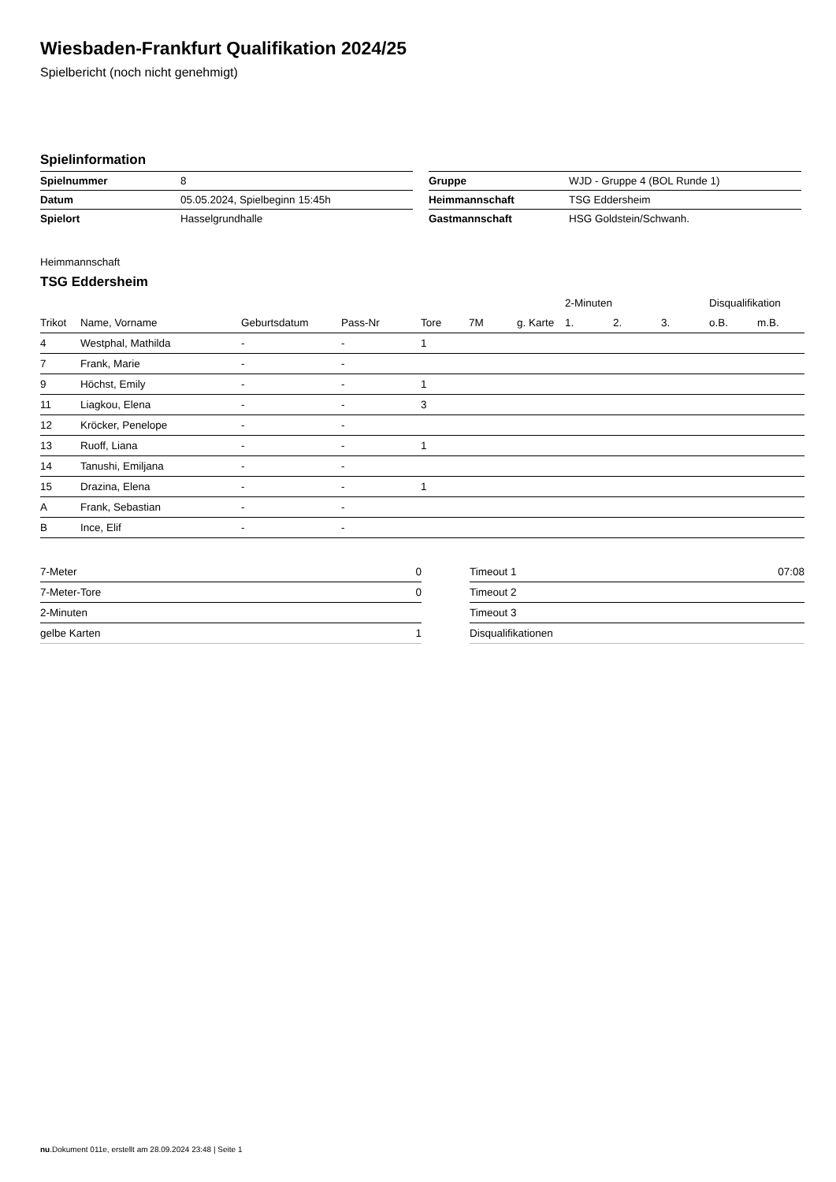Wiesbaden-Frankfurt Qualifikation 2024/25
Spielbericht (noch nicht genehmigt)
Spielinformation
| Spielnummer | 8 |
| Datum | 05.05.2024, Spielbeginn 15:45h |
| Spielort | Hasselgrundhalle |
| Gruppe | WJD - Gruppe 4 (BOL Runde 1) |
| Heimmannschaft | TSG Eddersheim |
| Gastmannschaft | HSG Goldstein/Schwanh. |
Heimmannschaft
TSG Eddersheim
| | | | | | | | 2-Minuten | | | Disqualifikation | |
| --- | --- | --- | --- | --- | --- | --- | --- | --- | --- | --- | --- |
| Trikot | Name, Vorname | Geburtsdatum | Pass-Nr | Tore | 7M | g. Karte | 1. | 2. | 3. | o.B. | m.B. |
| 4 | Westphal, Mathilda | - | - | 1 | | | | | | | |
| 7 | Frank, Marie | - | - | | | | | | | | |
| 9 | Höchst, Emily | - | - | 1 | | | | | | | |
| 11 | Liagkou, Elena | - | - | 3 | | | | | | | |
| 12 | Kröcker, Penelope | - | - | | | | | | | | |
| 13 | Ruoff, Liana | - | - | 1 | | | | | | | |
| 14 | Tanushi, Emiljana | - | - | | | | | | | | |
| 15 | Drazina, Elena | - | - | 1 | | | | | | | |
| A | Frank, Sebastian | - | - | | | | | | | | |
| B | Ince, Elif | - | - | | | | | | | | |
| 7-Meter | 0 |
| 7-Meter-Tore | 0 |
| 2-Minuten | |
| gelbe Karten | 1 |
| Timeout 1 | 07:08 |
| Timeout 2 | |
| Timeout 3 | |
| Disqualifikationen | |
nu.Dokument 011e, erstellt am 28.09.2024 23:48 | Seite 1